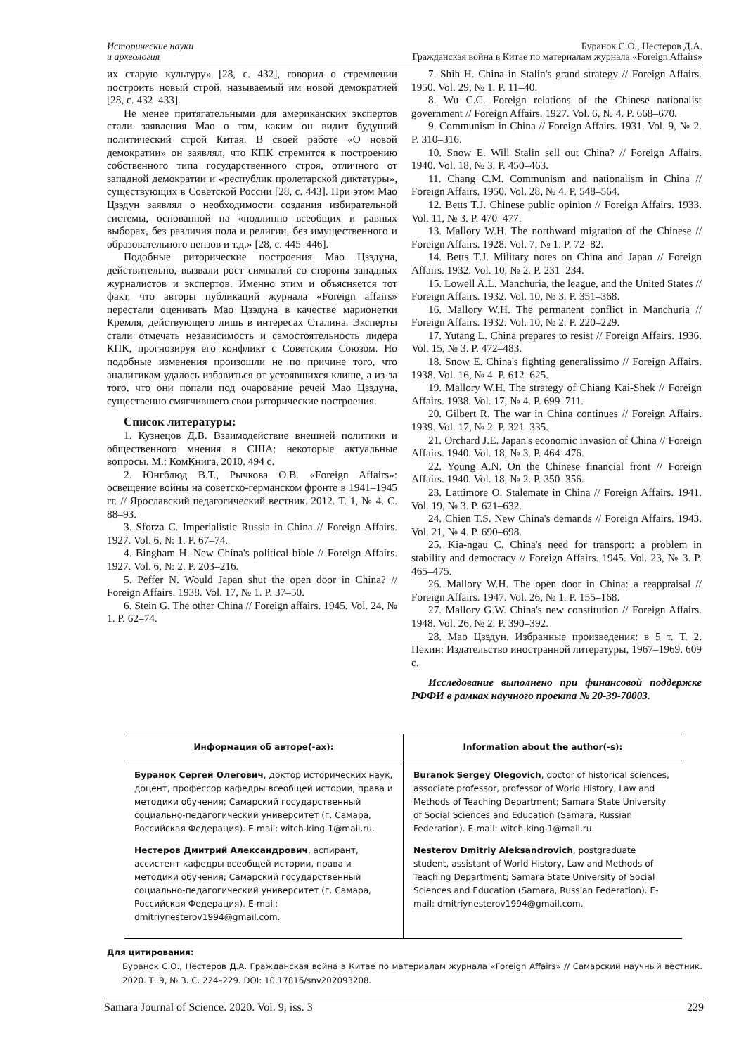Исторические науки
и археология
Буранок С.О., Нестеров Д.А.
Гражданская война в Китае по материалам журнала «Foreign Affairs»
их старую культуру» [28, с. 432], говорил о стремлении построить новый строй, называемый им новой демократией [28, с. 432–433].
Не менее притягательными для американских экспертов стали заявления Мао о том, каким он видит будущий политический строй Китая. В своей работе «О новой демократии» он заявлял, что КПК стремится к построению собственного типа государственного строя, отличного от западной демократии и «республик пролетарской диктатуры», существующих в Советской России [28, с. 443]. При этом Мао Цзэдун заявлял о необходимости создания избирательной системы, основанной на «подлинно всеобщих и равных выборах, без различия пола и религии, без имущественного и образовательного цензов и т.д.» [28, с. 445–446].
Подобные риторические построения Мао Цзэдуна, действительно, вызвали рост симпатий со стороны западных журналистов и экспертов. Именно этим и объясняется тот факт, что авторы публикаций журнала «Foreign affairs» перестали оценивать Мао Цзэдуна в качестве марионетки Кремля, действующего лишь в интересах Сталина. Эксперты стали отмечать независимость и самостоятельность лидера КПК, прогнозируя его конфликт с Советским Союзом. Но подобные изменения произошли не по причине того, что аналитикам удалось избавиться от устоявшихся клише, а из-за того, что они попали под очарование речей Мао Цзэдуна, существенно смягчившего свои риторические построения.
Список литературы:
1. Кузнецов Д.В. Взаимодействие внешней политики и общественного мнения в США: некоторые актуальные вопросы. М.: КомКнига, 2010. 494 с.
2. Юнгблюд В.Т., Рычкова О.В. «Foreign Affairs»: освещение войны на советско-германском фронте в 1941–1945 гг. // Ярославский педагогический вестник. 2012. Т. 1, № 4. С. 88–93.
3. Sforza C. Imperialistic Russia in China // Foreign Affairs. 1927. Vol. 6, № 1. P. 67–74.
4. Bingham H. New China's political bible // Foreign Affairs. 1927. Vol. 6, № 2. P. 203–216.
5. Peffer N. Would Japan shut the open door in China? // Foreign Affairs. 1938. Vol. 17, № 1. P. 37–50.
6. Stein G. The other China // Foreign affairs. 1945. Vol. 24, № 1. P. 62–74.
7. Shih H. China in Stalin's grand strategy // Foreign Affairs. 1950. Vol. 29, № 1. P. 11–40.
8. Wu C.C. Foreign relations of the Chinese nationalist government // Foreign Affairs. 1927. Vol. 6, № 4. P. 668–670.
9. Communism in China // Foreign Affairs. 1931. Vol. 9, № 2. P. 310–316.
10. Snow E. Will Stalin sell out China? // Foreign Affairs. 1940. Vol. 18, № 3. P. 450–463.
11. Chang C.M. Communism and nationalism in China // Foreign Affairs. 1950. Vol. 28, № 4. P. 548–564.
12. Betts T.J. Chinese public opinion // Foreign Affairs. 1933. Vol. 11, № 3. P. 470–477.
13. Mallory W.H. The northward migration of the Chinese // Foreign Affairs. 1928. Vol. 7, № 1. P. 72–82.
14. Betts T.J. Military notes on China and Japan // Foreign Affairs. 1932. Vol. 10, № 2. P. 231–234.
15. Lowell A.L. Manchuria, the league, and the United States // Foreign Affairs. 1932. Vol. 10, № 3. P. 351–368.
16. Mallory W.H. The permanent conflict in Manchuria // Foreign Affairs. 1932. Vol. 10, № 2. P. 220–229.
17. Yutang L. China prepares to resist // Foreign Affairs. 1936. Vol. 15, № 3. P. 472–483.
18. Snow E. China's fighting generalissimo // Foreign Affairs. 1938. Vol. 16, № 4. P. 612–625.
19. Mallory W.H. The strategy of Chiang Kai-Shek // Foreign Affairs. 1938. Vol. 17, № 4. P. 699–711.
20. Gilbert R. The war in China continues // Foreign Affairs. 1939. Vol. 17, № 2. P. 321–335.
21. Orchard J.E. Japan's economic invasion of China // Foreign Affairs. 1940. Vol. 18, № 3. P. 464–476.
22. Young A.N. On the Chinese financial front // Foreign Affairs. 1940. Vol. 18, № 2. P. 350–356.
23. Lattimore O. Stalemate in China // Foreign Affairs. 1941. Vol. 19, № 3. P. 621–632.
24. Chien T.S. New China's demands // Foreign Affairs. 1943. Vol. 21, № 4. P. 690–698.
25. Kia-ngau C. China's need for transport: a problem in stability and democracy // Foreign Affairs. 1945. Vol. 23, № 3. P. 465–475.
26. Mallory W.H. The open door in China: a reappraisal // Foreign Affairs. 1947. Vol. 26, № 1. P. 155–168.
27. Mallory G.W. China's new constitution // Foreign Affairs. 1948. Vol. 26, № 2. P. 390–392.
28. Мао Цзэдун. Избранные произведения: в 5 т. Т. 2. Пекин: Издательство иностранной литературы, 1967–1969. 609 с.
Исследование выполнено при финансовой поддержке РФФИ в рамках научного проекта № 20-39-70003.
| Информация об авторе(-ах): | Information about the author(-s): |
| --- | --- |
| Буранок Сергей Олегович , доктор исторических наук, доцент, профессор кафедры всеобщей истории, права и методики обучения; Самарский государственный социально-педагогический университет (г. Самара, Российская Федерация). E-mail: witch-king-1@mail.ru. Нестеров Дмитрий Александрович , аспирант, ассистент кафедры всеобщей истории, права и методики обучения; Самарский государственный социально-педагогический университет (г. Самара, Российская Федерация). E-mail: dmitriynesterov1994@gmail.com. | Buranok Sergey Olegovich , doctor of historical sciences, associate professor, professor of World History, Law and Methods of Teaching Department; Samara State University of Social Sciences and Education (Samara, Russian Federation). E-mail: witch-king-1@mail.ru. Nesterov Dmitriy Aleksandrovich , postgraduate student, assistant of World History, Law and Methods of Teaching Department; Samara State University of Social Sciences and Education (Samara, Russian Federation). E-mail: dmitriynesterov1994@gmail.com. |
Для цитирования:
Буранок С.О., Нестеров Д.А. Гражданская война в Китае по материалам журнала «Foreign Affairs» // Самарский научный вестник. 2020. Т. 9, № 3. С. 224–229. DOI: 10.17816/snv202093208.
Samara Journal of Science. 2020. Vol. 9, iss. 3 229